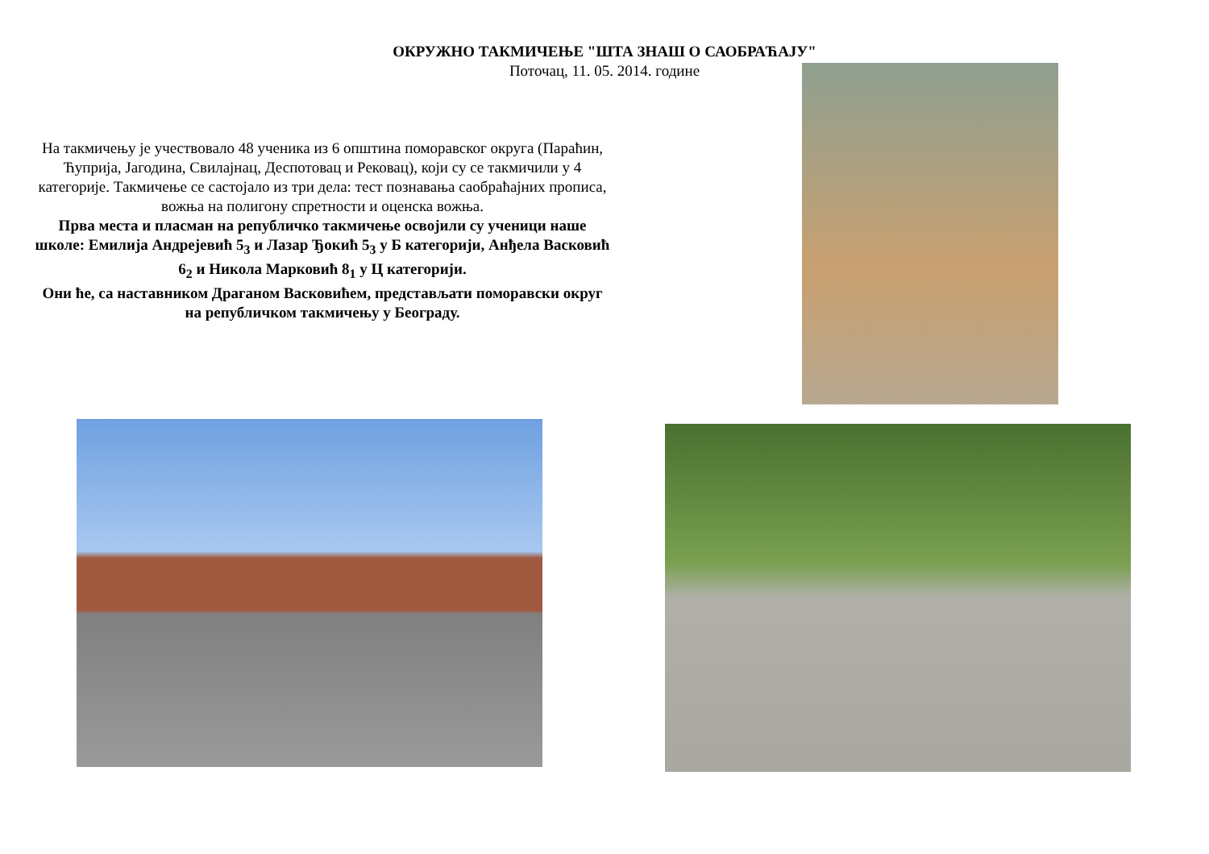ОКРУЖНО ТАКМИЧЕЊЕ "ШТА ЗНАШ О САОБРАЋАЈУ"
Поточац, 11. 05. 2014. године
На такмичењу је учествовало 48 ученика из 6 општина поморавског округа (Параћин, Ћуприја, Јагодина, Свилајнац, Деспотовац и Рековац), који су се такмичили у 4 категорије. Такмичење се састојало из три дела: тест познавања саобраћајних прописа, вожња на полигону спретности и оценска вожња.
Прва места и пласман на републичко такмичење освојили су ученици наше школе: Емилија Андрејевић 5<sub>3</sub> и Лазар Ђокић 5<sub>3</sub> у Б категорији, Анђела Васковић 6<sub>2</sub> и Никола Марковић 8<sub>1</sub> у Ц категорији.
Они ће, са наставником Драганом Васковићем, представљати поморавски округ на републичком такмичењу у Београду.